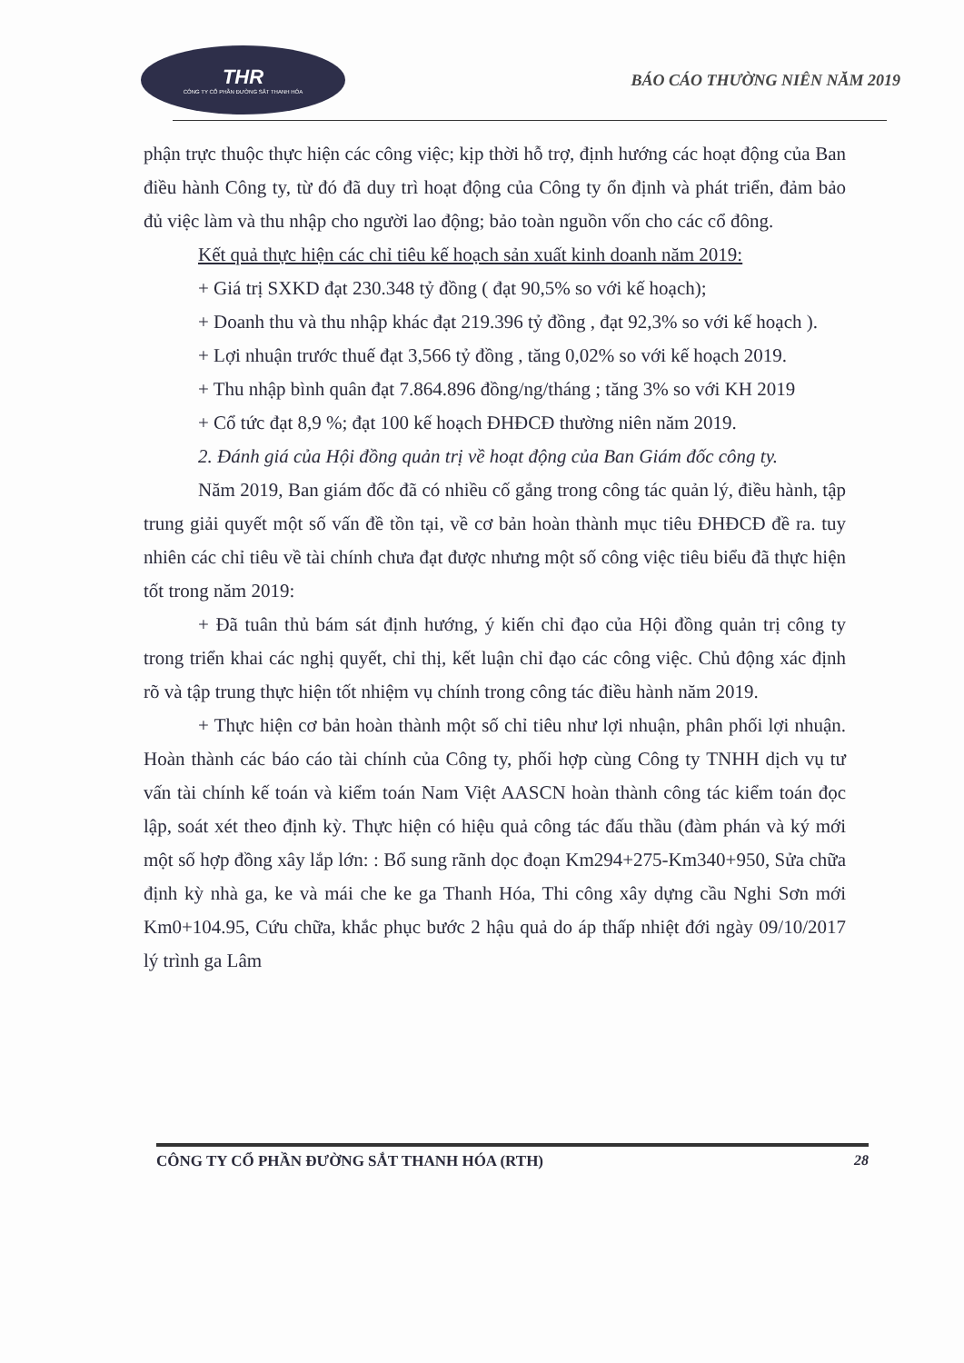THR
CÔNG TY CỔ PHẦN ĐƯỜNG SẮT THANH HÓA
BÁO CÁO THƯỜNG NIÊN NĂM 2019
phận trực thuộc thực hiện các công việc; kịp thời hỗ trợ, định hướng các hoạt động của Ban điều hành Công ty, từ đó đã duy trì hoạt động của Công ty ổn định và phát triển, đảm bảo đủ việc làm và thu nhập cho người lao động; bảo toàn nguồn vốn cho các cổ đông.
Kết quả thực hiện các chỉ tiêu kế hoạch sản xuất kinh doanh năm 2019:
+ Giá trị SXKD đạt 230.348 tỷ đồng ( đạt 90,5% so với kế hoạch);
+ Doanh thu và thu nhập khác đạt 219.396 tỷ đồng , đạt 92,3% so với kế hoạch ).
+ Lợi nhuận trước thuế đạt 3,566 tỷ đồng , tăng 0,02% so với kế hoạch 2019.
+ Thu nhập bình quân đạt 7.864.896 đồng/ng/tháng ; tăng 3% so với KH 2019
+ Cổ tức đạt 8,9 %; đạt 100 kế hoạch ĐHĐCĐ thường niên năm 2019.
2. Đánh giá của Hội đồng quản trị về hoạt động của Ban Giám đốc công ty.
Năm 2019, Ban giám đốc đã có nhiều cố gắng trong công tác quản lý, điều hành, tập trung giải quyết một số vấn đề tồn tại, về cơ bản hoàn thành mục tiêu ĐHĐCĐ đề ra. tuy nhiên các chỉ tiêu về tài chính chưa đạt được nhưng một số công việc tiêu biểu đã thực hiện tốt trong năm 2019:
+ Đã tuân thủ bám sát định hướng, ý kiến chỉ đạo của Hội đồng quản trị công ty trong triển khai các nghị quyết, chỉ thị, kết luận chỉ đạo các công việc. Chủ động xác định rõ và tập trung thực hiện tốt nhiệm vụ chính trong công tác điều hành năm 2019.
+ Thực hiện cơ bản hoàn thành một số chỉ tiêu như lợi nhuận, phân phối lợi nhuận. Hoàn thành các báo cáo tài chính của Công ty, phối hợp cùng Công ty TNHH dịch vụ tư vấn tài chính kế toán và kiểm toán Nam Việt AASCN hoàn thành công tác kiểm toán đọc lập, soát xét theo định kỳ. Thực hiện có hiệu quả công tác đấu thầu (đàm phán và ký mới một số hợp đồng xây lắp lớn: : Bổ sung rãnh dọc đoạn Km294+275-Km340+950, Sửa chữa định kỳ nhà ga, ke và mái che ke ga Thanh Hóa, Thi công xây dựng cầu Nghi Sơn mới Km0+104.95, Cứu chữa, khắc phục bước 2 hậu quả do áp thấp nhiệt đới ngày 09/10/2017 lý trình ga Lâm
CÔNG TY CỔ PHẦN ĐƯỜNG SẮT THANH HÓA (RTH) 28